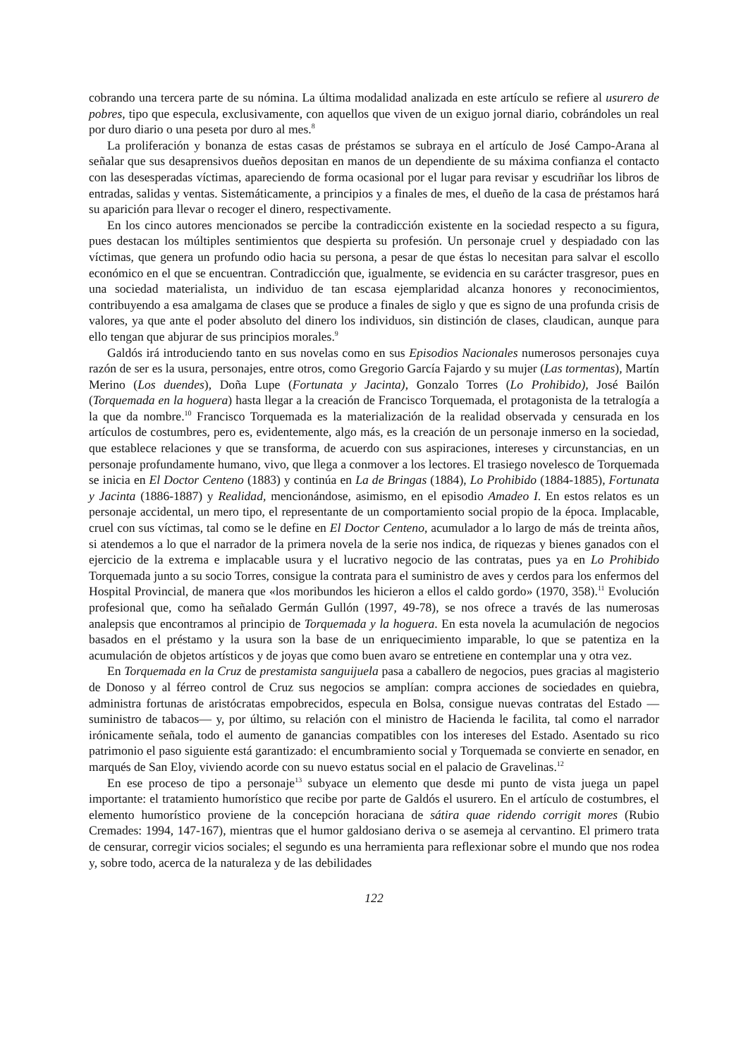cobrando una tercera parte de su nómina. La última modalidad analizada en este artículo se refiere al usurero de pobres, tipo que especula, exclusivamente, con aquellos que viven de un exiguo jornal diario, cobrándoles un real por duro diario o una peseta por duro al mes.<sup>8</sup>
La proliferación y bonanza de estas casas de préstamos se subraya en el artículo de José Campo-Arana al señalar que sus desaprensivos dueños depositan en manos de un dependiente de su máxima confianza el contacto con las desesperadas víctimas, apareciendo de forma ocasional por el lugar para revisar y escudriñar los libros de entradas, salidas y ventas. Sistemáticamente, a principios y a finales de mes, el dueño de la casa de préstamos hará su aparición para llevar o recoger el dinero, respectivamente.
En los cinco autores mencionados se percibe la contradicción existente en la sociedad respecto a su figura, pues destacan los múltiples sentimientos que despierta su profesión. Un personaje cruel y despiadado con las víctimas, que genera un profundo odio hacia su persona, a pesar de que éstas lo necesitan para salvar el escollo económico en el que se encuentran. Contradicción que, igualmente, se evidencia en su carácter trasgresor, pues en una sociedad materialista, un individuo de tan escasa ejemplaridad alcanza honores y reconocimientos, contribuyendo a esa amalgama de clases que se produce a finales de siglo y que es signo de una profunda crisis de valores, ya que ante el poder absoluto del dinero los individuos, sin distinción de clases, claudican, aunque para ello tengan que abjurar de sus principios morales.<sup>9</sup>
Galdós irá introduciendo tanto en sus novelas como en sus Episodios Nacionales numerosos personajes cuya razón de ser es la usura, personajes, entre otros, como Gregorio García Fajardo y su mujer (Las tormentas), Martín Merino (Los duendes), Doña Lupe (Fortunata y Jacinta), Gonzalo Torres (Lo Prohibido), José Bailón (Torquemada en la hoguera) hasta llegar a la creación de Francisco Torquemada, el protagonista de la tetralogía a la que da nombre.<sup>10</sup> Francisco Torquemada es la materialización de la realidad observada y censurada en los artículos de costumbres, pero es, evidentemente, algo más, es la creación de un personaje inmerso en la sociedad, que establece relaciones y que se transforma, de acuerdo con sus aspiraciones, intereses y circunstancias, en un personaje profundamente humano, vivo, que llega a conmover a los lectores. El trasiego novelesco de Torquemada se inicia en El Doctor Centeno (1883) y continúa en La de Bringas (1884), Lo Prohibido (1884-1885), Fortunata y Jacinta (1886-1887) y Realidad, mencionándose, asimismo, en el episodio Amadeo I. En estos relatos es un personaje accidental, un mero tipo, el representante de un comportamiento social propio de la época. Implacable, cruel con sus víctimas, tal como se le define en El Doctor Centeno, acumulador a lo largo de más de treinta años, si atendemos a lo que el narrador de la primera novela de la serie nos indica, de riquezas y bienes ganados con el ejercicio de la extrema e implacable usura y el lucrativo negocio de las contratas, pues ya en Lo Prohibido Torquemada junto a su socio Torres, consigue la contrata para el suministro de aves y cerdos para los enfermos del Hospital Provincial, de manera que «los moribundos les hicieron a ellos el caldo gordo» (1970, 358).<sup>11</sup> Evolución profesional que, como ha señalado Germán Gullón (1997, 49-78), se nos ofrece a través de las numerosas analepsis que encontramos al principio de Torquemada y la hoguera. En esta novela la acumulación de negocios basados en el préstamo y la usura son la base de un enriquecimiento imparable, lo que se patentiza en la acumulación de objetos artísticos y de joyas que como buen avaro se entretiene en contemplar una y otra vez.
En Torquemada en la Cruz de prestamista sanguijuela pasa a caballero de negocios, pues gracias al magisterio de Donoso y al férreo control de Cruz sus negocios se amplían: compra acciones de sociedades en quiebra, administra fortunas de aristócratas empobrecidos, especula en Bolsa, consigue nuevas contratas del Estado —suministro de tabacos— y, por último, su relación con el ministro de Hacienda le facilita, tal como el narrador irónicamente señala, todo el aumento de ganancias compatibles con los intereses del Estado. Asentado su rico patrimonio el paso siguiente está garantizado: el encumbramiento social y Torquemada se convierte en senador, en marqués de San Eloy, viviendo acorde con su nuevo estatus social en el palacio de Gravelinas.<sup>12</sup>
En ese proceso de tipo a personaje<sup>13</sup> subyace un elemento que desde mi punto de vista juega un papel importante: el tratamiento humorístico que recibe por parte de Galdós el usurero. En el artículo de costumbres, el elemento humorístico proviene de la concepción horaciana de sátira quae ridendo corrigit mores (Rubio Cremades: 1994, 147-167), mientras que el humor galdosiano deriva o se asemeja al cervantino. El primero trata de censurar, corregir vicios sociales; el segundo es una herramienta para reflexionar sobre el mundo que nos rodea y, sobre todo, acerca de la naturaleza y de las debilidades
122